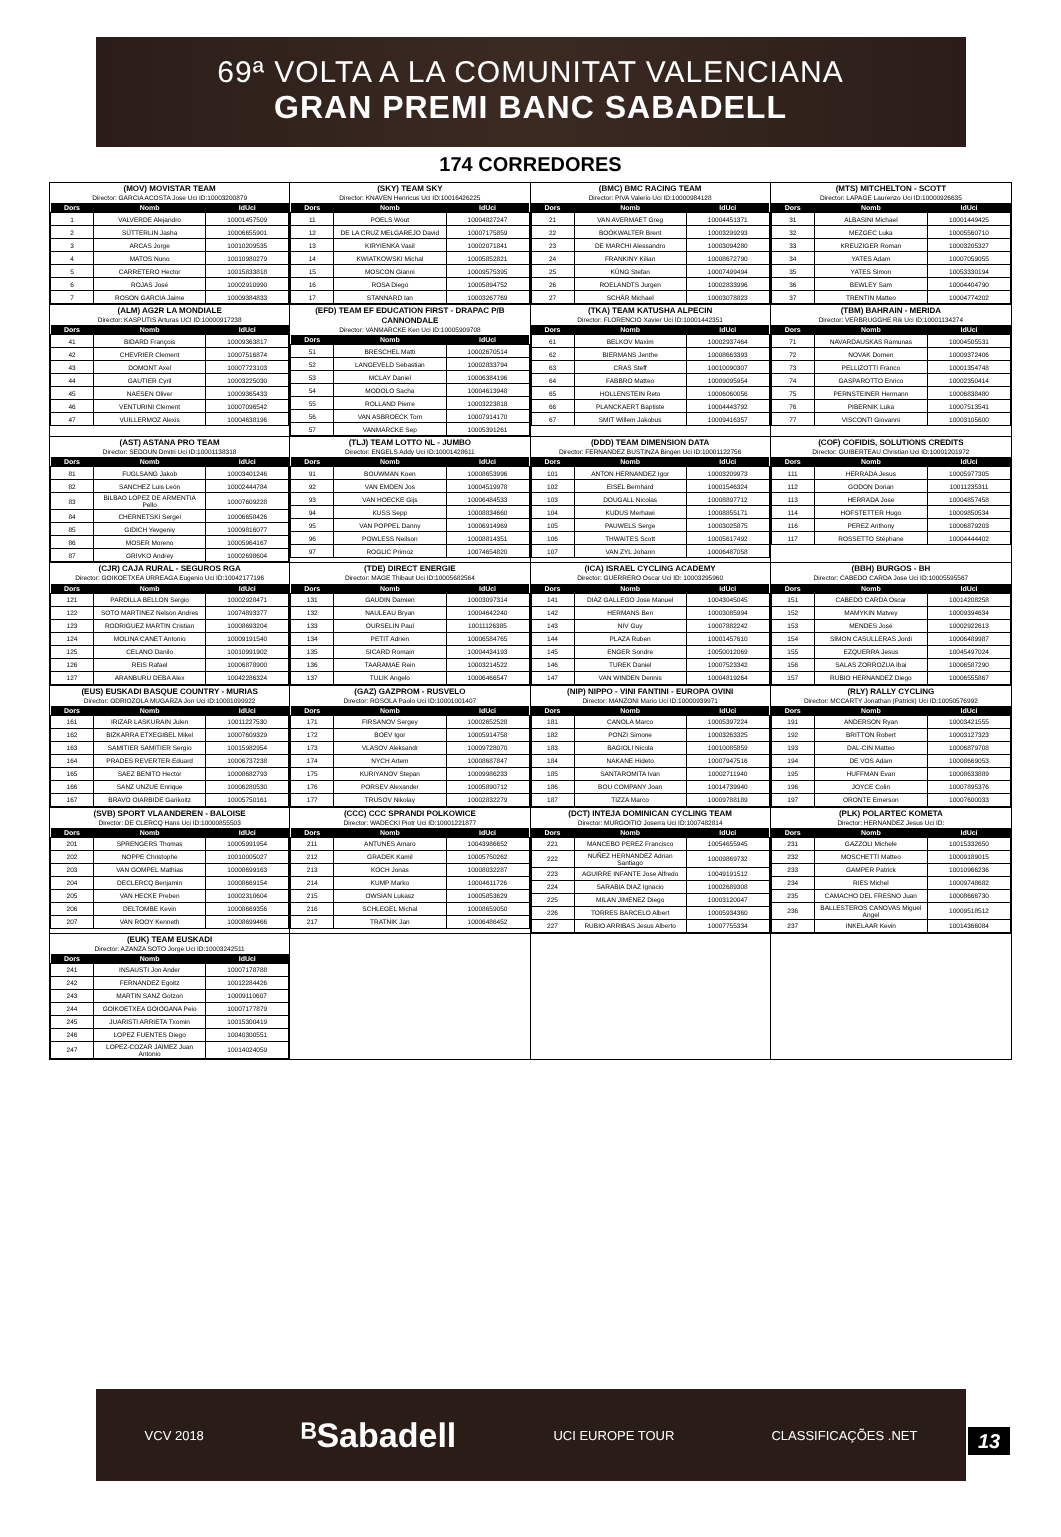69ª VOLTA A LA COMUNITAT VALENCIANA
GRAN PREMI BANC SABADELL
174 CORREDORES
(MOV) MOVISTAR TEAM
Director: GARCIA ACOSTA Jose Uci ID:10003200879
| Dors | Nomb | IdUci |
| --- | --- | --- |
| 1 | VALVERDE Alejandro | 10001457509 |
| 2 | SÜTTERLIN Jasha | 10006655901 |
| 3 | ARCAS Jorge | 10010209535 |
| 4 | MATOS Nuno | 10010980279 |
| 5 | CARRETERO Hector | 10015833818 |
| 6 | ROJAS José | 10002910990 |
| 7 | ROSON GARCIA Jaime | 10009384833 |
(SKY) TEAM SKY
Director: KNAVEN Henricus Uci ID:10016426225
| Dors | Nomb | IdUci |
| --- | --- | --- |
| 11 | POELS Wout | 10004827247 |
| 12 | DE LA CRUZ MELGAREJO David | 10007175859 |
| 13 | KIRYIENKA Vasil | 10002071841 |
| 14 | KWIATKOWSKI Michal | 10005852821 |
| 15 | MOSCON Gianni | 10009575395 |
| 16 | ROSA Diego | 10005894752 |
| 17 | STANNARD Ian | 10003267769 |
(BMC) BMC RACING TEAM
Director: PIVA Valerio Uci ID:10000984128
| Dors | Nomb | IdUci |
| --- | --- | --- |
| 21 | VAN AVERMAET Greg | 10004451371 |
| 22 | BOOKWALTER Brent | 10003299293 |
| 23 | DE MARCHI Alessandro | 10003094280 |
| 24 | FRANKINY Kilian | 10008672790 |
| 25 | KÜNG Stefan | 10007499494 |
| 26 | ROELANDTS Jurgen | 10002833996 |
| 27 | SCHÄR Michael | 10003078823 |
(MTS) MITCHELTON - SCOTT
Director: LAPAGE Laurenzo Uci ID:10000926635
| Dors | Nomb | IdUci |
| --- | --- | --- |
| 31 | ALBASINI Michael | 10001449425 |
| 32 | MEZGEC Luka | 10005560710 |
| 33 | KREUZIGER Roman | 10003205327 |
| 34 | YATES Adam | 10007059055 |
| 35 | YATES Simon | 10053330194 |
| 36 | BEWLEY Sam | 10004404790 |
| 37 | TRENTIN Matteo | 10004774202 |
(ALM) AG2R LA MONDIALE
Director: KASPUTIS Arturas UCI ID:10000917238
| Dors | Nomb | IdUci |
| --- | --- | --- |
| 41 | BIDARD François | 10009363817 |
| 42 | CHEVRIER Clement | 10007516874 |
| 43 | DOMONT Axel | 10007723103 |
| 44 | GAUTIER Cyril | 10003225030 |
| 45 | NAESEN Oliver | 10009365433 |
| 46 | VENTURINI Clement | 10007096542 |
| 47 | VUILLERMOZ Alexis | 10004638196 |
(EFD) TEAM EF EDUCATION FIRST - DRAPAC P/B CANNONDALE
Director: VANMARCKE Ken Uci ID:10005909708
| Dors | Nomb | IdUci |
| --- | --- | --- |
| 51 | BRESCHEL Matti | 10002670514 |
| 52 | LANGEVELD Sebastian | 10002833794 |
| 53 | MCLAY Daniel | 10006384196 |
| 54 | MODOLO Sacha | 10004613948 |
| 55 | ROLLAND Pierre | 10003223818 |
| 56 | VAN ASBROECK Tom | 10007914170 |
| 57 | VANMARCKE Sep | 10005391261 |
(TKA) TEAM KATUSHA ALPECIN
Director: FLORENCIO Xavier Uci ID:10001442351
| Dors | Nomb | IdUci |
| --- | --- | --- |
| 61 | BELKOV Maxim | 10002937464 |
| 62 | BIERMANS Jenthe | 10008663393 |
| 63 | CRAS Steff | 10010090307 |
| 64 | FABBRO Matteo | 10009095954 |
| 65 | HOLLENSTEIN Reto | 10006060056 |
| 66 | PLANCKAERT Baptiste | 10004443792 |
| 67 | SMIT Willem Jakobus | 10009416357 |
(TBM) BAHRAIN - MERIDA
Director: VERBRUGGHE Rik Uci ID:10001134274
| Dors | Nomb | IdUci |
| --- | --- | --- |
| 71 | NAVARDAUSKAS Ramunas | 10004505531 |
| 72 | NOVAK Domen | 10009372406 |
| 73 | PELLIZOTTI Franco | 10001354748 |
| 74 | GASPAROTTO Enrico | 10002350414 |
| 75 | PERNSTEINER Hermann | 10006838480 |
| 76 | PIBERNIK Luka | 10007513541 |
| 77 | VISCONTI Giovanni | 10003105600 |
(AST) ASTANA PRO TEAM
Director: SEDOUN Dmitri Uci ID:10001138318
| Dors | Nomb | IdUci |
| --- | --- | --- |
| 81 | FUGLSANG Jakob | 10003401246 |
| 82 | SANCHEZ Luis León | 10002444784 |
| 83 | BILBAO LOPEZ DE ARMENTIA Pello | 10007609228 |
| 84 | CHERNETSKI Sergei | 10006658426 |
| 85 | GIDICH Yevgeniy | 10009816077 |
| 86 | MOSER Moreno | 10005964167 |
| 87 | GRIVKO Andrey | 10002698604 |
(TLJ) TEAM LOTTO NL - JUMBO
Director: ENGELS Addy Uci ID:10001428611
| Dors | Nomb | IdUci |
| --- | --- | --- |
| 91 | BOUWMAN Koen | 10008653996 |
| 92 | VAN EMDEN Jos | 10004519978 |
| 93 | VAN HOECKE Gijs | 10006484533 |
| 94 | KUSS Sepp | 10008834660 |
| 95 | VAN POPPEL Danny | 10006914969 |
| 96 | POWLESS Neilson | 10008814351 |
| 97 | ROGLIC Primoz | 10074654820 |
(DDD) TEAM DIMENSION DATA
Director: FERNANDEZ BUSTINZA Bingen Uci ID:10001122756
| Dors | Nomb | IdUci |
| --- | --- | --- |
| 101 | ANTON HERNANDEZ Igor | 10003209973 |
| 102 | EISEL Bernhard | 10001546324 |
| 103 | DOUGALL Nicolas | 10008897712 |
| 104 | KUDUS Merhawi | 10008855171 |
| 105 | PAUWELS Serge | 10003025875 |
| 106 | THWAITES Scott | 10005617492 |
| 107 | VAN ZYL Johann | 10006487058 |
(COF) COFIDIS, SOLUTIONS CREDITS
Director: GUIBERTEAU Christian Uci ID:10001201972
| Dors | Nomb | IdUci |
| --- | --- | --- |
| 111 | HERRADA Jesus | 10005977305 |
| 112 | GODON Dorian | 10011235311 |
| 113 | HERRADA Jose | 10004857458 |
| 114 | HOFSTETTER Hugo | 10009850534 |
| 116 | PEREZ Anthony | 10006879203 |
| 117 | ROSSETTO Stéphane | 10004444402 |
(CJR) CAJA RURAL - SEGUROS RGA
Director: GOIKOETXEA URREAGA Eugenio Uci ID:10042177196
| Dors | Nomb | IdUci |
| --- | --- | --- |
| 121 | PARDILLA BELLON Sergio | 10002928471 |
| 122 | SOTO MARTINEZ Nelson Andres | 10074893377 |
| 123 | RODRIGUEZ MARTIN Cristian | 10008693204 |
| 124 | MOLINA CANET Antonio | 10009191540 |
| 125 | CELANO Danilo | 10010991902 |
| 126 | REIS Rafael | 10006878900 |
| 127 | ARANBURU DEBA Alex | 10042286324 |
(TDE) DIRECT ENERGIE
Director: MAGE Thibaut Uci ID:10005682564
| Dors | Nomb | IdUci |
| --- | --- | --- |
| 131 | GAUDIN Damien | 10003097314 |
| 132 | NAULEAU Bryan | 10004642240 |
| 133 | OURSELIN Paul | 10011126385 |
| 134 | PETIT Adrien | 10006584765 |
| 135 | SICARD Romain | 10004434193 |
| 136 | TAARAMAE Rein | 10003214522 |
| 137 | TULIK Angelo | 10006466547 |
(ICA) ISRAEL CYCLING ACADEMY
Director: GUERRERO Oscar Uci ID: 10003295960
| Dors | Nomb | IdUci |
| --- | --- | --- |
| 141 | DIAZ GALLEGO Jose Manuel | 10043045045 |
| 142 | HERMANS Ben | 10003085994 |
| 143 | NIV Guy | 10007882242 |
| 144 | PLAZA Ruben | 10001457610 |
| 145 | ENGER Sondre | 10050012069 |
| 146 | TUREK Daniel | 10007523342 |
| 147 | VAN WINDEN Dennis | 10004819264 |
(BBH) BURGOS - BH
Director: CABEDO CARDA Jose Uci ID:10005595567
| Dors | Nomb | IdUci |
| --- | --- | --- |
| 151 | CABEDO CARDA Oscar | 10014208258 |
| 152 | MAMYKIN Matvey | 10009394634 |
| 153 | MENDES José | 10002922613 |
| 154 | SIMON CASULLERAS Jordi | 10006489987 |
| 155 | EZQUERRA Jesus | 10045497024 |
| 156 | SALAS ZORROZUA Ibai | 10006587290 |
| 157 | RUBIO HERNANDEZ Diego | 10006555867 |
(EUS) EUSKADI BASQUE COUNTRY - MURIAS
Director: ODRIOZOLA MUGARZA Jon Uci ID:10001099922
| Dors | Nomb | IdUci |
| --- | --- | --- |
| 161 | IRIZAR LASKURAIN Julen | 10011227530 |
| 162 | BIZKARRA ETXEGIBEL Mikel | 10007609329 |
| 163 | SAMITIER SAMITIER Sergio | 10015982954 |
| 164 | PRADES REVERTER Eduard | 10006737238 |
| 165 | SAEZ BENITO Hector | 10008682793 |
| 166 | SANZ UNZUE Enrique | 10006280530 |
| 167 | BRAVO OIARBIDE Garikoitz | 10005750161 |
(GAZ) GAZPROM - RUSVELO
Director: ROSOLA Paolo Uci ID:10001001407
| Dors | Nomb | IdUci |
| --- | --- | --- |
| 171 | FIRSANOV Sergey | 10002652528 |
| 172 | BOEV Igor | 10005914758 |
| 173 | VLASOV Aleksandr | 10009728070 |
| 174 | NYCH Artem | 10008687847 |
| 175 | KURIYANOV Stepan | 10009986233 |
| 176 | PORSEV Alexander | 10005890712 |
| 177 | TRUSOV Nikolay | 10002832279 |
(NIP) NIPPO - VINI FANTINI - EUROPA OVINI
Director: MANZONI Mario Uci ID:10000939971
| Dors | Nomb | IdUci |
| --- | --- | --- |
| 181 | CANOLA Marco | 10005397224 |
| 182 | PONZI Simone | 10003263325 |
| 183 | BAGIOLI Nicola | 10010085859 |
| 184 | NAKANE Hideto | 10007947516 |
| 185 | SANTAROMITA Ivan | 10002711940 |
| 186 | BOU COMPANY Joan | 10014739940 |
| 187 | TIZZA Marco | 10009788189 |
(RLY) RALLY CYCLING
Director: MCCARTY Jonathan (Patrick) Uci ID:10050576992
| Dors | Nomb | IdUci |
| --- | --- | --- |
| 191 | ANDERSON Ryan | 10003421555 |
| 192 | BRITTON Robert | 10003127323 |
| 193 | DAL-CIN Matteo | 10006879708 |
| 194 | DE VOS Adam | 10008669053 |
| 195 | HUFFMAN Evan | 10008633889 |
| 196 | JOYCE Colin | 10007895376 |
| 197 | ORONTE Emerson | 10007600033 |
(SVB) SPORT VLAANDEREN - BALOISE
Director: DE CLERCQ Hans Uci ID:10000855503
| Dors | Nomb | IdUci |
| --- | --- | --- |
| 201 | SPRENGERS Thomas | 10005991954 |
| 202 | NOPPE Christophe | 10010005027 |
| 203 | VAN GOMPEL Mathias | 10008699163 |
| 204 | DECLERCQ Benjamin | 10008669154 |
| 205 | VAN HECKE Preben | 10002310604 |
| 206 | DELTOMBE Kevin | 10008669356 |
| 207 | VAN ROOY Kenneth | 10008699466 |
(CCC) CCC SPRANDI POLKOWICE
Director: WADECKI Piotr Uci ID:10001221877
| Dors | Nomb | IdUci |
| --- | --- | --- |
| 211 | ANTUNES Amaro | 10043986652 |
| 212 | GRADEK Kamil | 10005750262 |
| 213 | KOCH Jonas | 10008032287 |
| 214 | KUMP Marko | 10004611726 |
| 215 | OWSIAN Lukasz | 10005853629 |
| 216 | SCHLEGEL Michal | 10008659050 |
| 217 | TRATNIK Jan | 10006486452 |
(DCT) INTEJA DOMINICAN CYCLING TEAM
Director: MURGOITIO Joserra Uci ID:1007482814
| Dors | Nomb | IdUci |
| --- | --- | --- |
| 221 | MANCEBO PEREZ Francisco | 10054655945 |
| 222 | NUÑEZ HERNANDEZ Adrian Santiago | 10009869732 |
| 223 | AGUIRRE INFANTE Jose Alfredo | 10049191512 |
| 224 | SARABIA DIAZ Ignacio | 10002689308 |
| 225 | MILAN JIMENEZ Diego | 10003120047 |
| 226 | TORRES BARCELO Albert | 10005934360 |
| 227 | RUBIO ARRIBAS Jesus Alberto | 10007755334 |
(PLK) POLARTEC KOMETA
Director: HERNANDEZ Jesus Uci ID:
| Dors | Nomb | IdUci |
| --- | --- | --- |
| 231 | GAZZOLI Michele | 10015332650 |
| 232 | MOSCHETTI Matteo | 10009189015 |
| 233 | GAMPER Patrick | 10010966236 |
| 234 | RIES Michel | 10009748682 |
| 235 | CAMACHO DEL FRESNO Juan | 10008666730 |
| 236 | BALLESTEROS CANOVAS Miguel Angel | 10009518512 |
| 237 | INKELAAR Kevin | 10014366084 |
(EUK) TEAM EUSKADI
Director: AZANZA SOTO Jorge Uci ID:10003242511
| Dors | Nomb | IdUci |
| --- | --- | --- |
| 241 | INSAUSTI Jon Ander | 10007178788 |
| 242 | FERNANDEZ Egoitz | 10012284426 |
| 243 | MARTIN SANZ Gotzon | 10009110607 |
| 244 | GOIKOETXEA GOIOGANA Peio | 10007177879 |
| 245 | JUARISTI ARRIETA Txomin | 10015300419 |
| 246 | LOPEZ FUENTES Diego | 10040300551 |
| 247 | LOPEZ-COZAR JAIMEZ Juan Antonio | 10014024059 |
VCV 2018 ᴮSabadell UCI EUROPE TOUR CLASSIFICAÇÕES .NET
13